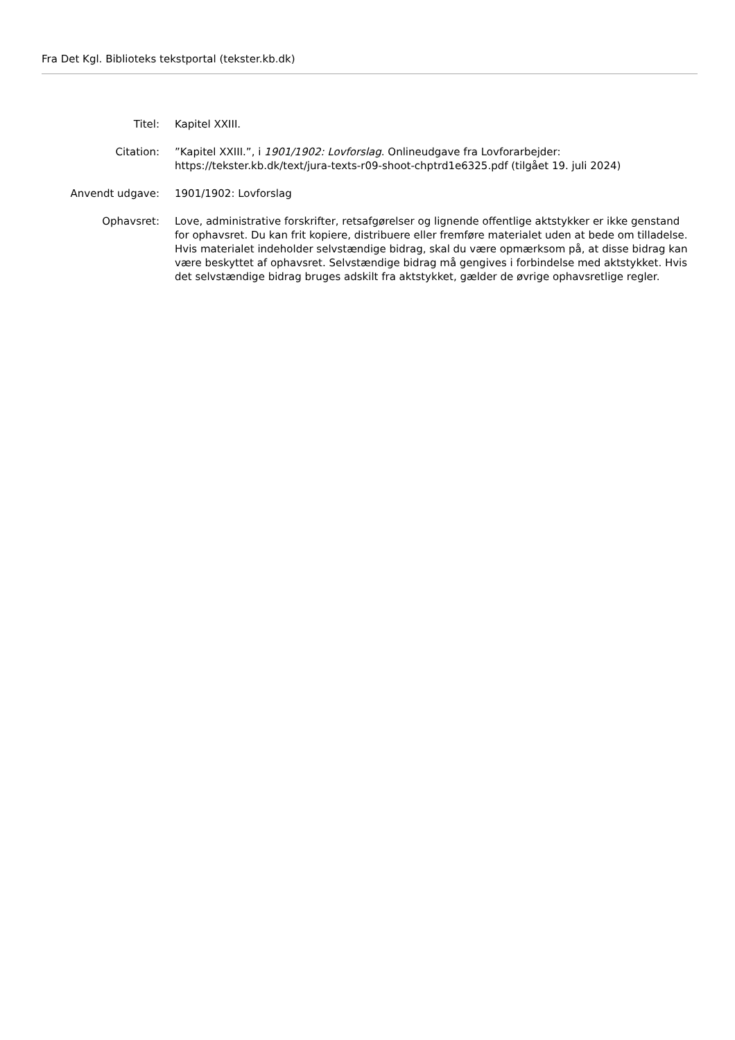Fra Det Kgl. Biblioteks tekstportal (tekster.kb.dk)
| Titel: | Kapitel XXIII. |
| Citation: | ”Kapitel XXIII.”, i 1901/1902: Lovforslag . Onlineudgave fra Lovforarbejder: https://tekster.kb.dk/text/jura-texts-r09-shoot-chptrd1e6325.pdf (tilgået 19. juli 2024) |
| Anvendt udgave: | 1901/1902: Lovforslag |
| Ophavsret: | Love, administrative forskrifter, retsafgørelser og lignende offentlige aktstykker er ikke genstand for ophavsret. Du kan frit kopiere, distribuere eller fremføre materialet uden at bede om tilladelse. Hvis materialet indeholder selvstændige bidrag, skal du være opmærksom på, at disse bidrag kan være beskyttet af ophavsret. Selvstændige bidrag må gengives i forbindelse med aktstykket. Hvis det selvstændige bidrag bruges adskilt fra aktstykket, gælder de øvrige ophavsretlige regler. |